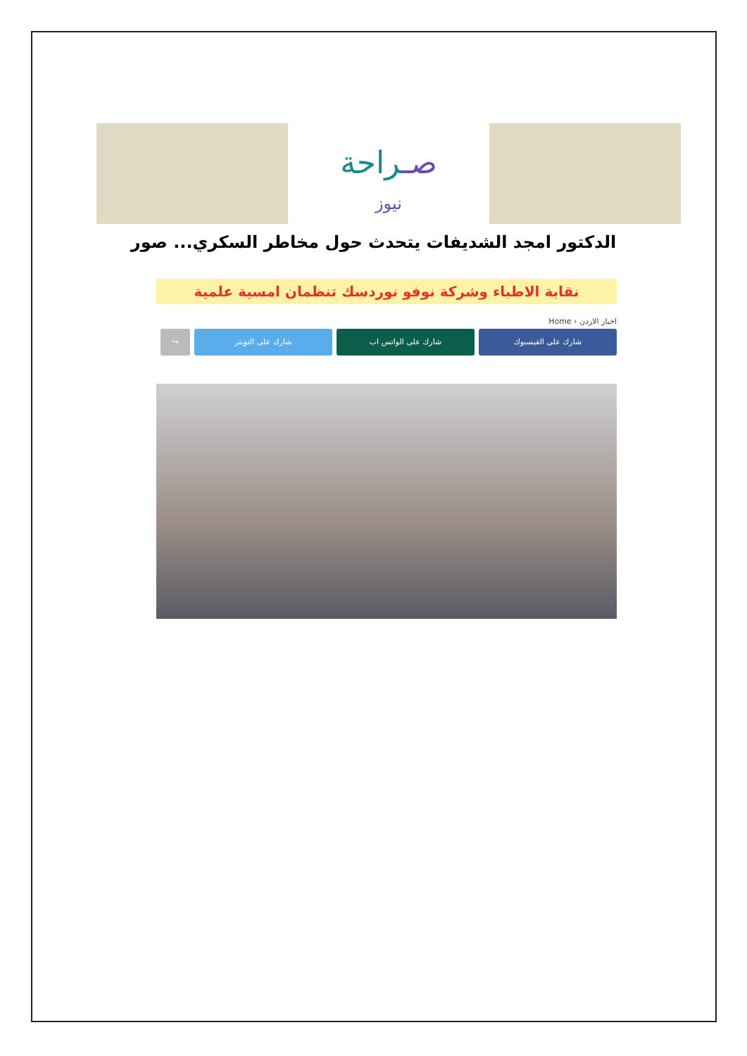صـراحة
نيوز
الدكتور امجد الشديفات يتحدث حول مخاطر السكري... صور
نقابة الاطباء وشركة نوفو نوردسك تنظمان امسية علمية
Home › اخبار الاردن
↪ شارك على التويتر شارك على الواتس اب شارك على الفيسبوك